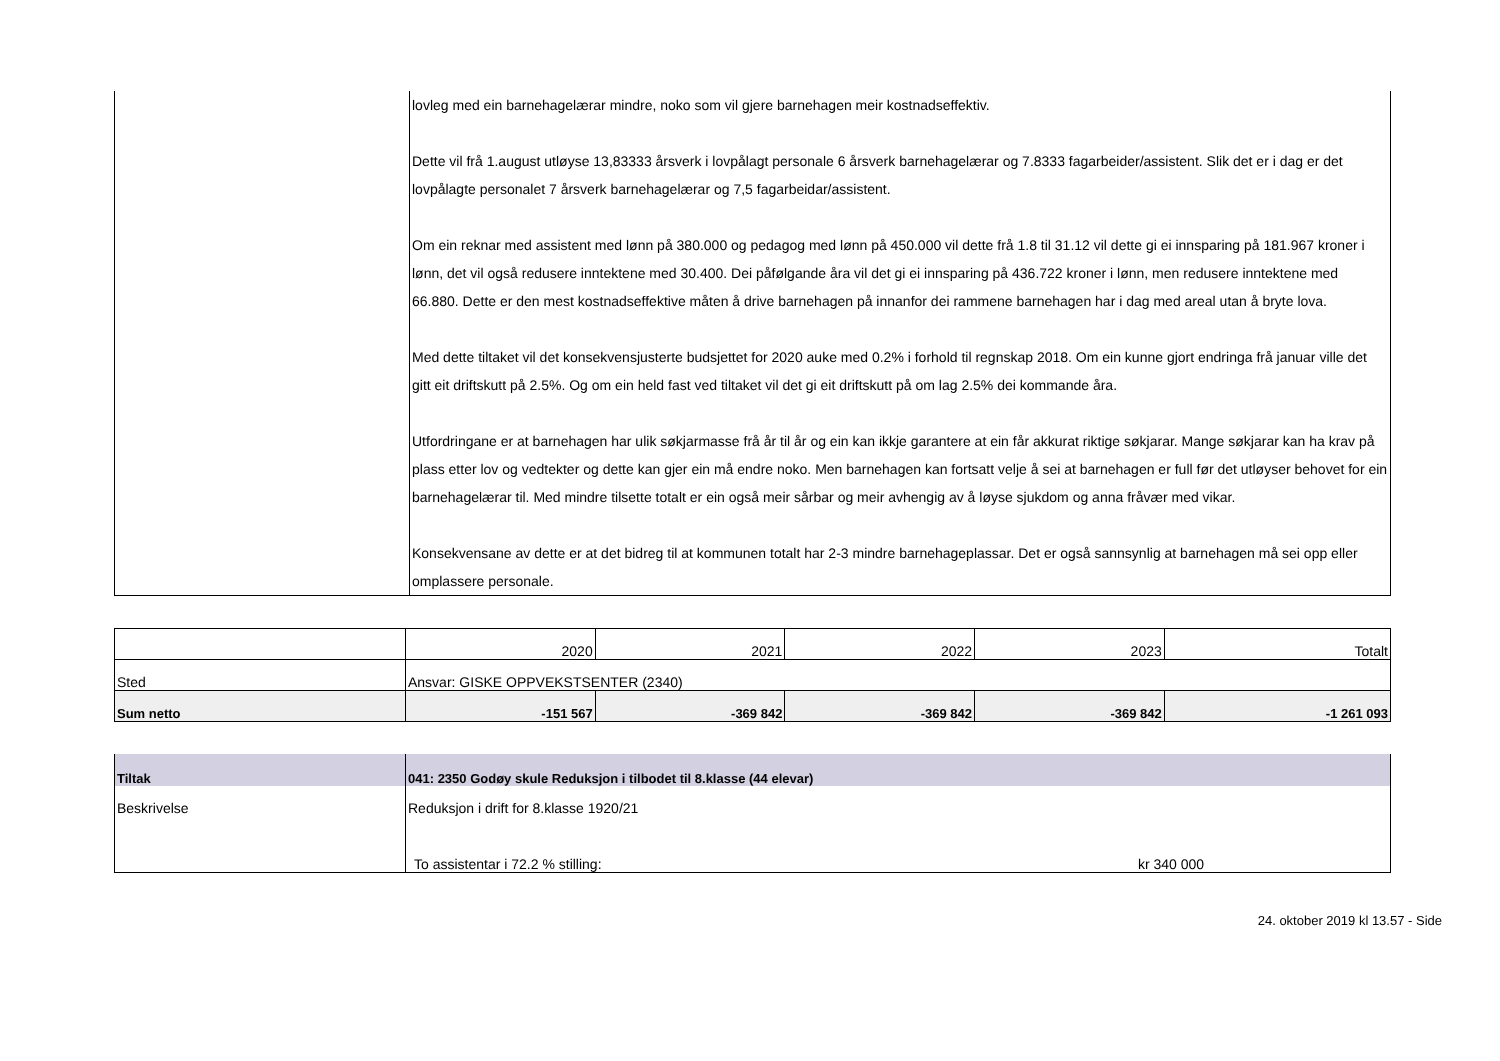| | lovleg med ein barnehagelærar mindre, noko som vil gjere barnehagen meir kostnadseffektiv. Dette vil frå 1.august utløyse 13,83333 årsverk i lovpålagt personale 6 årsverk barnehagelærar og 7.8333 fagarbeider/assistent. Slik det er i dag er det lovpålagte personalet 7 årsverk barnehagelærar og 7,5 fagarbeidar/assistent. Om ein reknar med assistent med lønn på 380.000 og pedagog med lønn på 450.000 vil dette frå 1.8 til 31.12 vil dette gi ei innsparing på 181.967 kroner i lønn, det vil også redusere inntektene med 30.400. Dei påfølgande åra vil det gi ei innsparing på 436.722 kroner i lønn, men redusere inntektene med 66.880. Dette er den mest kostnadseffektive måten å drive barnehagen på innanfor dei rammene barnehagen har i dag med areal utan å bryte lova. Med dette tiltaket vil det konsekvensjusterte budsjettet for 2020 auke med 0.2% i forhold til regnskap 2018. Om ein kunne gjort endringa frå januar ville det gitt eit driftskutt på 2.5%. Og om ein held fast ved tiltaket vil det gi eit driftskutt på om lag 2.5% dei kommande åra. Utfordringane er at barnehagen har ulik søkjarmasse frå år til år og ein kan ikkje garantere at ein får akkurat riktige søkjarar. Mange søkjarar kan ha krav på plass etter lov og vedtekter og dette kan gjer ein må endre noko. Men barnehagen kan fortsatt velje å sei at barnehagen er full før det utløyser behovet for ein barnehagelærar til. Med mindre tilsette totalt er ein også meir sårbar og meir avhengig av å løyse sjukdom og anna fråvær med vikar. Konsekvensane av dette er at det bidreg til at kommunen totalt har 2-3 mindre barnehageplassar. Det er også sannsynlig at barnehagen må sei opp eller omplassere personale. |
| | 2020 | 2021 | 2022 | 2023 | Totalt |
| Sted | Ansvar: GISKE OPPVEKSTSENTER (2340) | | | | |
| Sum netto | -151 567 | -369 842 | -369 842 | -369 842 | -1 261 093 |
| Tiltak | 041: 2350 Godøy skule Reduksjon i tilbodet til 8.klasse (44 elevar) | |
| Beskrivelse | Reduksjon i drift for 8.klasse 1920/21 | |
| | To assistentar i 72.2 % stilling: | kr 340 000 |
24. oktober 2019 kl 13.57 - Side